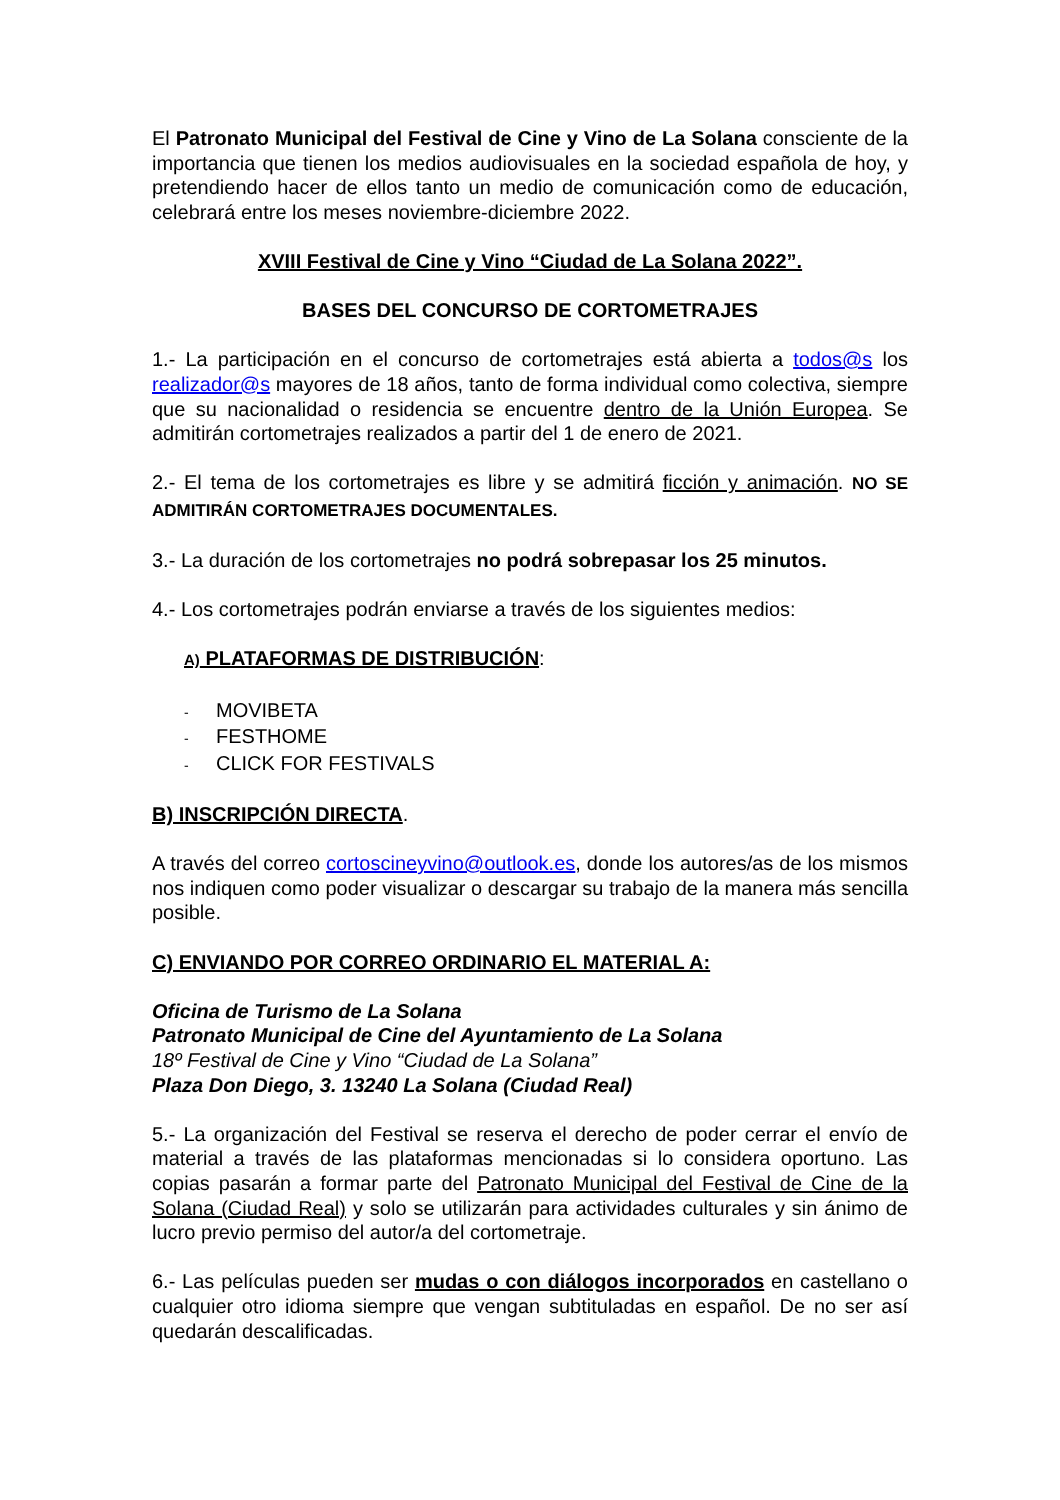El Patronato Municipal del Festival de Cine y Vino de La Solana consciente de la importancia que tienen los medios audiovisuales en la sociedad española de hoy, y pretendiendo hacer de ellos tanto un medio de comunicación como de educación, celebrará entre los meses noviembre-diciembre 2022.
XVIII Festival de Cine y Vino “Ciudad de La Solana 2022”.
BASES DEL CONCURSO DE CORTOMETRAJES
1.- La participación en el concurso de cortometrajes está abierta a todos@s los realizador@s mayores de 18 años, tanto de forma individual como colectiva, siempre que su nacionalidad o residencia se encuentre dentro de la Unión Europea. Se admitirán cortometrajes realizados a partir del 1 de enero de 2021.
2.- El tema de los cortometrajes es libre y se admitirá ficción y animación. NO SE ADMITIRÁN CORTOMETRAJES DOCUMENTALES.
3.- La duración de los cortometrajes no podrá sobrepasar los 25 minutos.
4.- Los cortometrajes podrán enviarse a través de los siguientes medios:
A) PLATAFORMAS DE DISTRIBUCIÓN:
- MOVIBETA
- FESTHOME
- CLICK FOR FESTIVALS
B) INSCRIPCIÓN DIRECTA.
A través del correo cortoscineyvino@outlook.es, donde los autores/as de los mismos nos indiquen como poder visualizar o descargar su trabajo de la manera más sencilla posible.
C) ENVIANDO POR CORREO ORDINARIO EL MATERIAL A:
Oficina de Turismo de La Solana
Patronato Municipal de Cine del Ayuntamiento de La Solana
18º Festival de Cine y Vino “Ciudad de La Solana”
Plaza Don Diego, 3. 13240 La Solana (Ciudad Real)
5.- La organización del Festival se reserva el derecho de poder cerrar el envío de material a través de las plataformas mencionadas si lo considera oportuno. Las copias pasarán a formar parte del Patronato Municipal del Festival de Cine de la Solana (Ciudad Real) y solo se utilizarán para actividades culturales y sin ánimo de lucro previo permiso del autor/a del cortometraje.
6.- Las películas pueden ser mudas o con diálogos incorporados en castellano o cualquier otro idioma siempre que vengan subtituladas en español. De no ser así quedarán descalificadas.